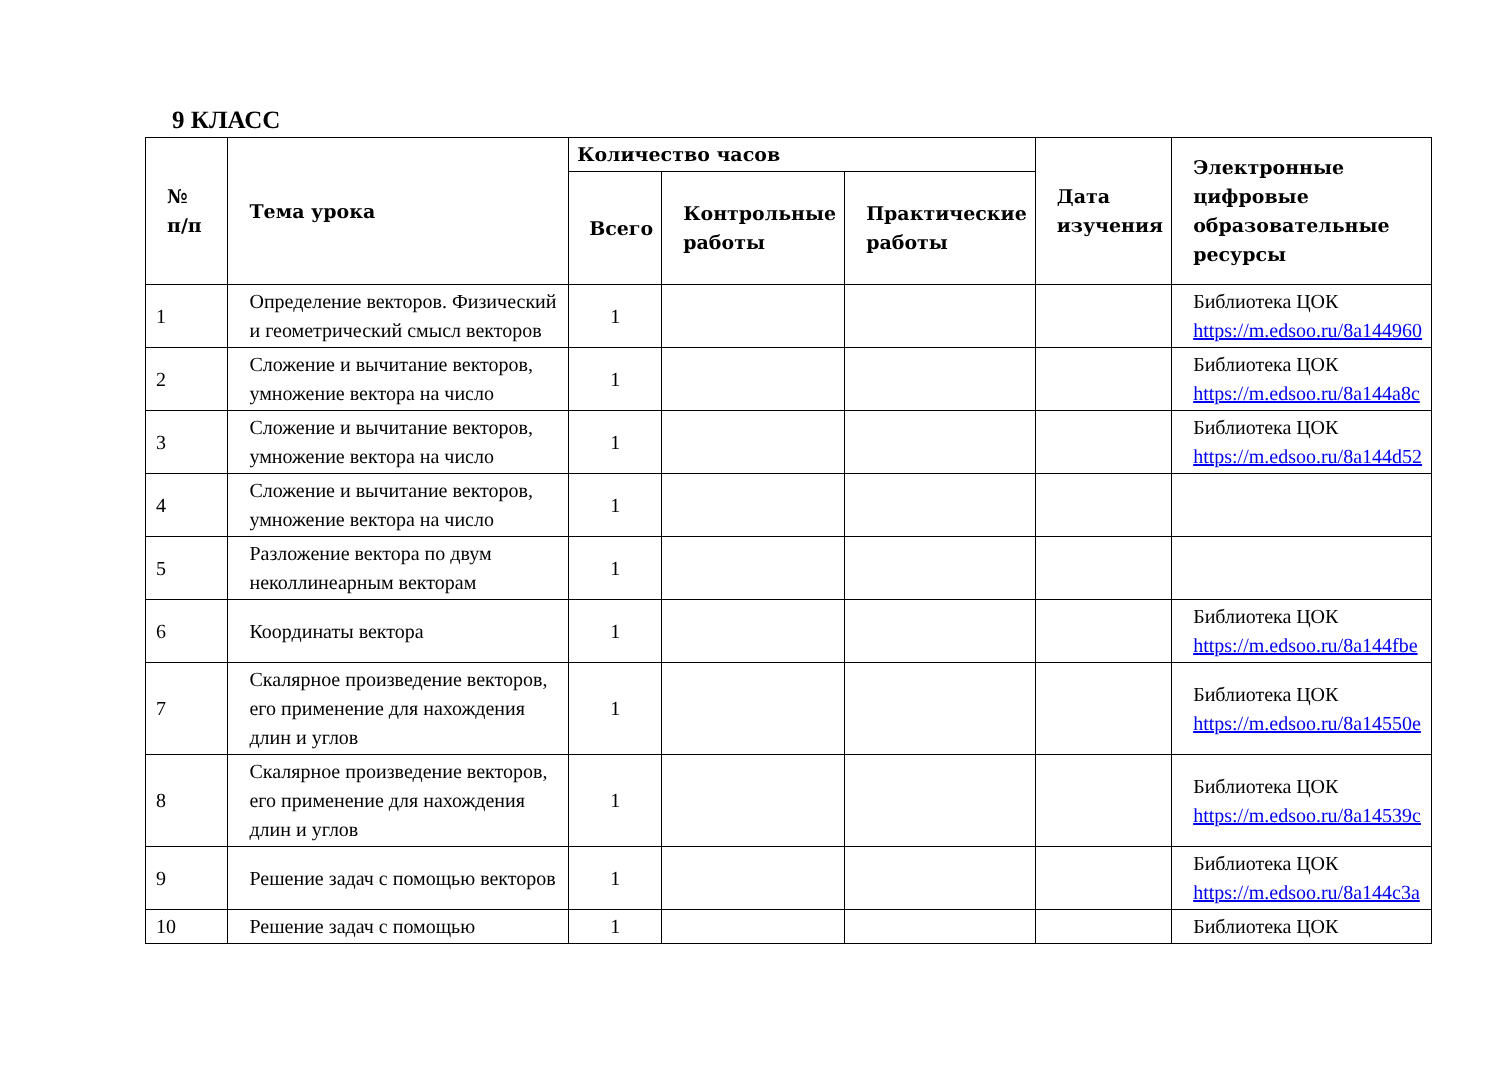9 КЛАСС
| № п/п | Тема урока | Количество часов | | | Дата изучения | Электронные цифровые образовательные ресурсы |
| --- | --- | --- | --- | --- | --- | --- |
| | | Всего | Контрольные работы | Практические работы | | |
| 1 | Определение векторов. Физический и геометрический смысл векторов | 1 | | | | Библиотека ЦОК https://m.edsoo.ru/8a144960 |
| 2 | Сложение и вычитание векторов, умножение вектора на число | 1 | | | | Библиотека ЦОК https://m.edsoo.ru/8a144a8c |
| 3 | Сложение и вычитание векторов, умножение вектора на число | 1 | | | | Библиотека ЦОК https://m.edsoo.ru/8a144d52 |
| 4 | Сложение и вычитание векторов, умножение вектора на число | 1 | | | | |
| 5 | Разложение вектора по двум неколлинеарным векторам | 1 | | | | |
| 6 | Координаты вектора | 1 | | | | Библиотека ЦОК https://m.edsoo.ru/8a144fbe |
| 7 | Скалярное произведение векторов, его применение для нахождения длин и углов | 1 | | | | Библиотека ЦОК https://m.edsoo.ru/8a14550e |
| 8 | Скалярное произведение векторов, его применение для нахождения длин и углов | 1 | | | | Библиотека ЦОК https://m.edsoo.ru/8a14539c |
| 9 | Решение задач с помощью векторов | 1 | | | | Библиотека ЦОК https://m.edsoo.ru/8a144c3a |
| 10 | Решение задач с помощью | 1 | | | | Библиотека ЦОК |